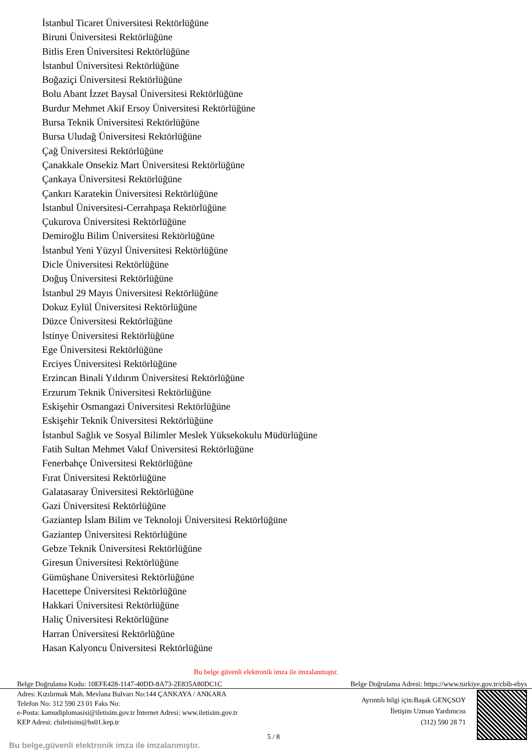İstanbul Ticaret Üniversitesi Rektörlüğüne
Biruni Üniversitesi Rektörlüğüne
Bitlis Eren Üniversitesi Rektörlüğüne
İstanbul Üniversitesi Rektörlüğüne
Boğaziçi Üniversitesi Rektörlüğüne
Bolu Abant İzzet Baysal Üniversitesi Rektörlüğüne
Burdur Mehmet Akif Ersoy Üniversitesi Rektörlüğüne
Bursa Teknik Üniversitesi Rektörlüğüne
Bursa Uludağ Üniversitesi Rektörlüğüne
Çağ Üniversitesi Rektörlüğüne
Çanakkale Onsekiz Mart Üniversitesi Rektörlüğüne
Çankaya Üniversitesi Rektörlüğüne
Çankırı Karatekin Üniversitesi Rektörlüğüne
İstanbul Üniversitesi-Cerrahpaşa Rektörlüğüne
Çukurova Üniversitesi Rektörlüğüne
Demiroğlu Bilim Üniversitesi Rektörlüğüne
İstanbul Yeni Yüzyıl Üniversitesi Rektörlüğüne
Dicle Üniversitesi Rektörlüğüne
Doğuş Üniversitesi Rektörlüğüne
İstanbul 29 Mayıs Üniversitesi Rektörlüğüne
Dokuz Eylül Üniversitesi Rektörlüğüne
Düzce Üniversitesi Rektörlüğüne
İstinye Üniversitesi Rektörlüğüne
Ege Üniversitesi Rektörlüğüne
Erciyes Üniversitesi Rektörlüğüne
Erzincan Binali Yıldırım Üniversitesi Rektörlüğüne
Erzurum Teknik Üniversitesi Rektörlüğüne
Eskişehir Osmangazi Üniversitesi Rektörlüğüne
Eskişehir Teknik Üniversitesi Rektörlüğüne
İstanbul Sağlık ve Sosyal Bilimler Meslek Yüksekokulu Müdürlüğüne
Fatih Sultan Mehmet Vakıf Üniversitesi Rektörlüğüne
Fenerbahçe Üniversitesi Rektörlüğüne
Fırat Üniversitesi Rektörlüğüne
Galatasaray Üniversitesi Rektörlüğüne
Gazi Üniversitesi Rektörlüğüne
Gaziantep İslam Bilim ve Teknoloji Üniversitesi Rektörlüğüne
Gaziantep Üniversitesi Rektörlüğüne
Gebze Teknik Üniversitesi Rektörlüğüne
Giresun Üniversitesi Rektörlüğüne
Gümüşhane Üniversitesi Rektörlüğüne
Hacettepe Üniversitesi Rektörlüğüne
Hakkari Üniversitesi Rektörlüğüne
Haliç Üniversitesi Rektörlüğüne
Harran Üniversitesi Rektörlüğüne
Hasan Kalyoncu Üniversitesi Rektörlüğüne
Bu belge güvenli elektronik imza ile imzalanmıştır.
Belge Doğrulama Kodu: 10EFE428-1147-40DD-8A73-2E835A80DC1C Belge Doğrulama Adresi: https://www.turkiye.gov.tr/cbib-ebys
Adres: Kızılırmak Mah. Mevlana Bulvarı No:144 ÇANKAYA / ANKARA
Telefon No: 312 590 23 01 Faks No:
e-Posta: kamudiplomasisi@iletisim.gov.tr İnternet Adresi: www.iletisim.gov.tr
KEP Adresi: cbiletisim@hs01.kep.tr
Ayrıntılı bilgi için:Başak GENÇSOY
İletişim Uzman Yardımcısı
(312) 590 28 71
5 / 8
Bu belge,güvenli elektronik imza ile imzalanmıştır.